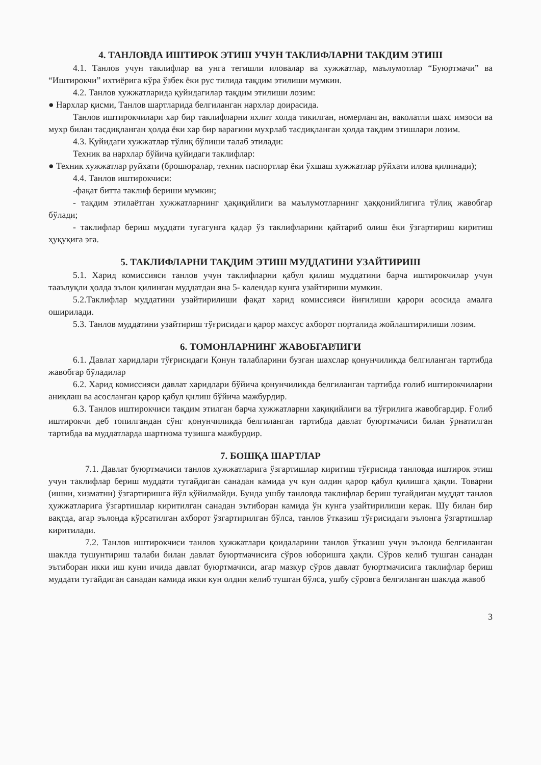4. ТАНЛОВДА ИШТИРОК ЭТИШ УЧУН ТАКЛИФЛАРНИ ТАКДИМ ЭТИШ
4.1. Танлов учун таклифлар ва унга тегишли иловалар ва хужжатлар, маълумотлар “Буюртмачи” ва “Иштирокчи” ихтиёрига кўра ўзбек ёки рус тилида тақдим этилиши мумкин.
4.2. Танлов хужжатларида қуйидагилар тақдим этилиши лозим:
● Нархлар қисми, Танлов шартларида белгиланган нархлар доирасида.
Танлов иштирокчилари хар бир таклифларни яхлит холда тикилган, номерланган, ваколатли шахс имзоси ва мухр билан тасдиқланган ҳолда ёки хар бир варағини мухрлаб тасдиқланган ҳолда тақдим этишлари лозим.
4.3. Қуйидаги хужжатлар тўлиқ бўлиши талаб этилади:
Техник ва нархлар бўйича қуйидаги таклифлар:
● Техник хужжатлар руйхати (брошюралар, техник паспортлар ёки ўхшаш хужжатлар рўйхати илова қилинади);
4.4. Танлов иштирокчиси:
-фақат битта таклиф бериши мумкин;
- тақдим этилаётган хужжатларнинг ҳақиқийлиги ва маълумотларнинг ҳаққонийлигига тўлиқ жавобгар бўлади;
- таклифлар бериш муддати тугагунга қадар ўз таклифларини қайтариб олиш ёки ўзгартириш киритиш ҳуқуқига эга.
5. ТАКЛИФЛАРНИ ТАҚДИМ ЭТИШ МУДДАТИНИ УЗАЙТИРИШ
5.1. Харид комиссияси танлов учун таклифларни қабул қилиш муддатини барча иштирокчилар учун тааълуқли ҳолда эълон қилинган муддатдан яна 5- календар кунга узайтириши мумкин.
5.2.Таклифлар муддатини узайтирилиши фақат харид комиссияси йиғилиши қарори асосида амалга оширилади.
5.3. Танлов муддатини узайтириш тўғрисидаги қарор махсус ахборот порталида жойлаштирилиши лозим.
6. ТОМОНЛАРНИНГ ЖАВОБГАРЛИГИ
6.1. Давлат харидлари тўғрисидаги Қонун талабларини бузган шахслар қонунчиликда белгиланган тартибда жавобгар бўладилар
6.2. Харид комиссияси давлат харидлари бўйича қонунчиликда белгиланган тартибда ғолиб иштирокчиларни аниқлаш ва асосланган қарор қабул қилиш бўйича мажбурдир.
6.3. Танлов иштирокчиси тақдим этилган барча хужжатларни хақиқийлиги ва тўғрилига жавобгардир. Ғолиб иштирокчи деб топилгандан сўнг қонунчиликда белгиланган тартибда давлат буюртмачиси билан ўрнатилган тартибда ва муддатларда шартнома тузишга мажбурдир.
7. БОШҚА ШАРТЛАР
7.1. Давлат буюртмачиси танлов ҳужжатларига ўзгартишлар киритиш тўғрисида танловда иштирок этиш учун таклифлар бериш муддати тугайдиган санадан камида уч кун олдин қарор қабул қилишга ҳақли. Товарни (ишни, хизматни) ўзгартиришга йўл қўйилмайди. Бунда ушбу танловда таклифлар бериш тугайдиган муддат танлов ҳужжатларига ўзгартишлар киритилган санадан эътиборан камида ўн кунга узайтирилиши керак. Шу билан бир вақтда, агар эълонда кўрсатилган ахборот ўзгартирилган бўлса, танлов ўтказиш тўғрисидаги эълонга ўзгартишлар киритилади.
7.2. Танлов иштирокчиси танлов ҳужжатлари қоидаларини танлов ўтказиш учун эълонда белгиланган шаклда тушунтириш талаби билан давлат буюртмачисига сўров юборишга ҳақли. Сўров келиб тушган санадан эътиборан икки иш куни ичида давлат буюртмачиси, агар мазкур сўров давлат буюртмачисига таклифлар бериш муддати тугайдиган санадан камида икки кун олдин келиб тушган бўлса, ушбу сўровга белгиланган шаклда жавоб
3